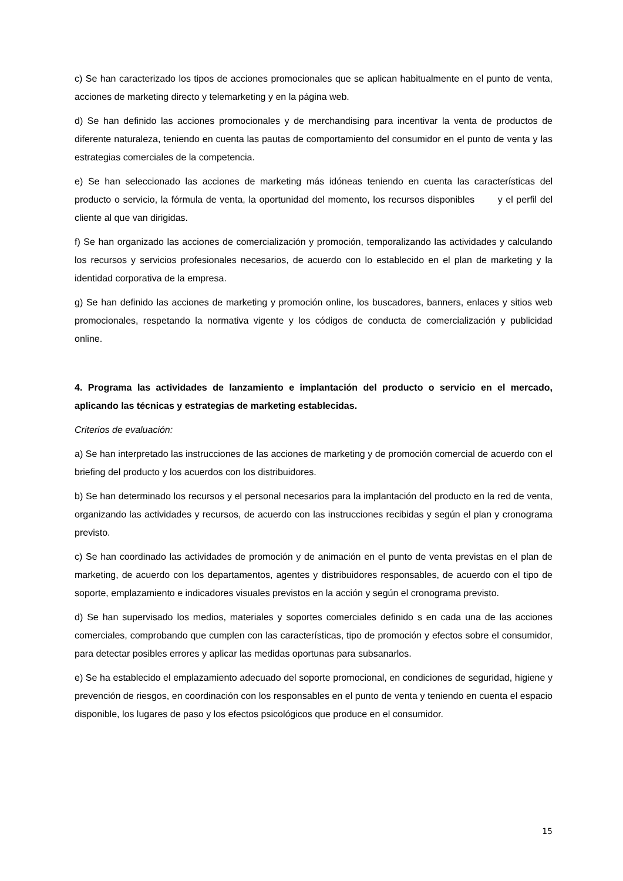c) Se han caracterizado los tipos de acciones promocionales que se aplican habitualmente en el punto de venta, acciones de marketing directo y telemarketing y en la página web.
d) Se han definido las acciones promocionales y de merchandising para incentivar la venta de productos de diferente naturaleza, teniendo en cuenta las pautas de comportamiento del consumidor en el punto de venta y las estrategias comerciales de la competencia.
e) Se han seleccionado las acciones de marketing más idóneas teniendo en cuenta las características del producto o servicio, la fórmula de venta, la oportunidad del momento, los recursos disponibles y el perfil del cliente al que van dirigidas.
f) Se han organizado las acciones de comercialización y promoción, temporalizando las actividades y calculando los recursos y servicios profesionales necesarios, de acuerdo con lo establecido en el plan de marketing y la identidad corporativa de la empresa.
g) Se han definido las acciones de marketing y promoción online, los buscadores, banners, enlaces y sitios web promocionales, respetando la normativa vigente y los códigos de conducta de comercialización y publicidad online.
4. Programa las actividades de lanzamiento e implantación del producto o servicio en el mercado, aplicando las técnicas y estrategias de marketing establecidas.
Criterios de evaluación:
a) Se han interpretado las instrucciones de las acciones de marketing y de promoción comercial de acuerdo con el briefing del producto y los acuerdos con los distribuidores.
b) Se han determinado los recursos y el personal necesarios para la implantación del producto en la red de venta, organizando las actividades y recursos, de acuerdo con las instrucciones recibidas y según el plan y cronograma previsto.
c) Se han coordinado las actividades de promoción y de animación en el punto de venta previstas en el plan de marketing, de acuerdo con los departamentos, agentes y distribuidores responsables, de acuerdo con el tipo de soporte, emplazamiento e indicadores visuales previstos en la acción y según el cronograma previsto.
d) Se han supervisado los medios, materiales y soportes comerciales definido s en cada una de las acciones comerciales, comprobando que cumplen con las características, tipo de promoción y efectos sobre el consumidor, para detectar posibles errores y aplicar las medidas oportunas para subsanarlos.
e) Se ha establecido el emplazamiento adecuado del soporte promocional, en condiciones de seguridad, higiene y prevención de riesgos, en coordinación con los responsables en el punto de venta y teniendo en cuenta el espacio disponible, los lugares de paso y los efectos psicológicos que produce en el consumidor.
15